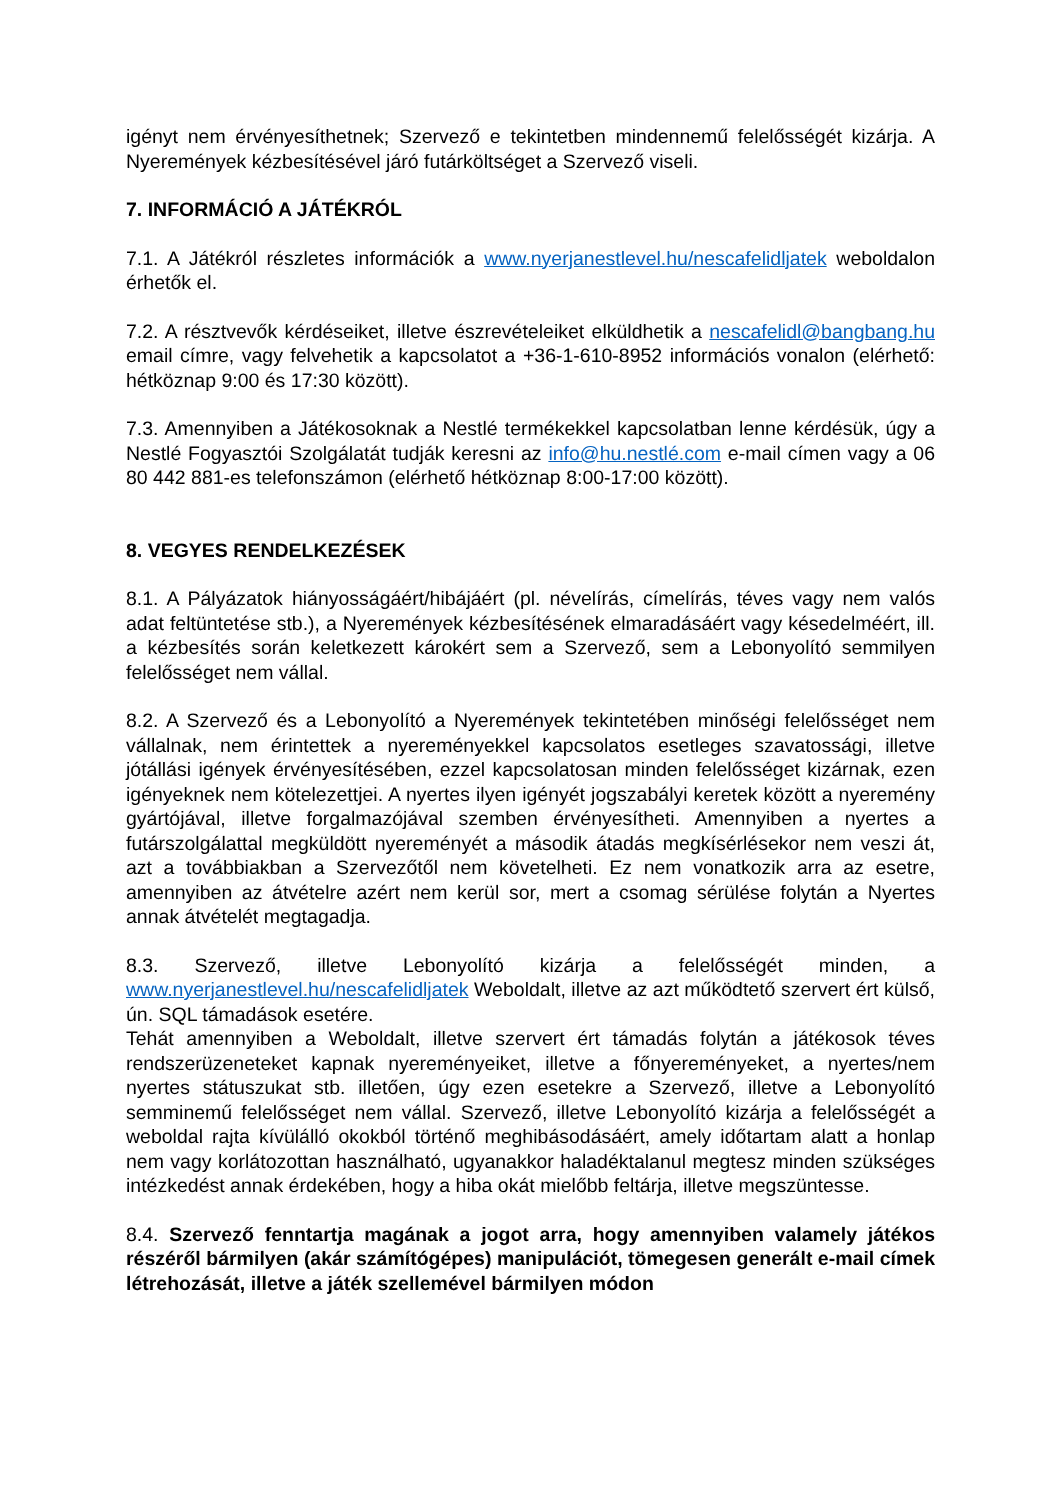igényt nem érvényesíthetnek; Szervező e tekintetben mindennemű felelősségét kizárja. A Nyeremények kézbesítésével járó futárköltséget a Szervező viseli.
7. INFORMÁCIÓ A JÁTÉKRÓL
7.1. A Játékról részletes információk a www.nyerjanestlevel.hu/nescafelidljatek weboldalon érhetők el.
7.2. A résztvevők kérdéseiket, illetve észrevételeiket elküldhetik a nescafelidl@bangbang.hu email címre, vagy felvehetik a kapcsolatot a +36-1-610-8952 információs vonalon (elérhető: hétköznap 9:00 és 17:30 között).
7.3. Amennyiben a Játékosoknak a Nestlé termékekkel kapcsolatban lenne kérdésük, úgy a Nestlé Fogyasztói Szolgálatát tudják keresni az info@hu.nestlé.com e-mail címen vagy a 06 80 442 881-es telefonszámon (elérhető hétköznap 8:00-17:00 között).
8. VEGYES RENDELKEZÉSEK
8.1. A Pályázatok hiányosságáért/hibájáért (pl. névelírás, címelírás, téves vagy nem valós adat feltüntetése stb.), a Nyeremények kézbesítésének elmaradásáért vagy késedelméért, ill. a kézbesítés során keletkezett károkért sem a Szervező, sem a Lebonyolító semmilyen felelősséget nem vállal.
8.2. A Szervező és a Lebonyolító a Nyeremények tekintetében minőségi felelősséget nem vállalnak, nem érintettek a nyereményekkel kapcsolatos esetleges szavatossági, illetve jótállási igények érvényesítésében, ezzel kapcsolatosan minden felelősséget kizárnak, ezen igényeknek nem kötelezettjei. A nyertes ilyen igényét jogszabályi keretek között a nyeremény gyártójával, illetve forgalmazójával szemben érvényesítheti. Amennyiben a nyertes a futárszolgálattal megküldött nyereményét a második átadás megkísérlésekor nem veszi át, azt a továbbiakban a Szervezőtől nem követelheti. Ez nem vonatkozik arra az esetre, amennyiben az átvételre azért nem kerül sor, mert a csomag sérülése folytán a Nyertes annak átvételét megtagadja.
8.3. Szervező, illetve Lebonyolító kizárja a felelősségét minden, a www.nyerjanestlevel.hu/nescafelidljatek Weboldalt, illetve az azt működtető szervert ért külső, ún. SQL támadások esetére.
Tehát amennyiben a Weboldalt, illetve szervert ért támadás folytán a játékosok téves rendszerüzeneteket kapnak nyereményeiket, illetve a főnyereményeket, a nyertes/nem nyertes státuszukat stb. illetően, úgy ezen esetekre a Szervező, illetve a Lebonyolító semminemű felelősséget nem vállal. Szervező, illetve Lebonyolító kizárja a felelősségét a weboldal rajta kívülálló okokból történő meghibásodásáért, amely időtartam alatt a honlap nem vagy korlátozottan használható, ugyanakkor haladéktalanul megtesz minden szükséges intézkedést annak érdekében, hogy a hiba okát mielőbb feltárja, illetve megszüntesse.
8.4. Szervező fenntartja magának a jogot arra, hogy amennyiben valamely játékos részéről bármilyen (akár számítógépes) manipulációt, tömegesen generált e-mail címek létrehozását, illetve a játék szellemével bármilyen módon